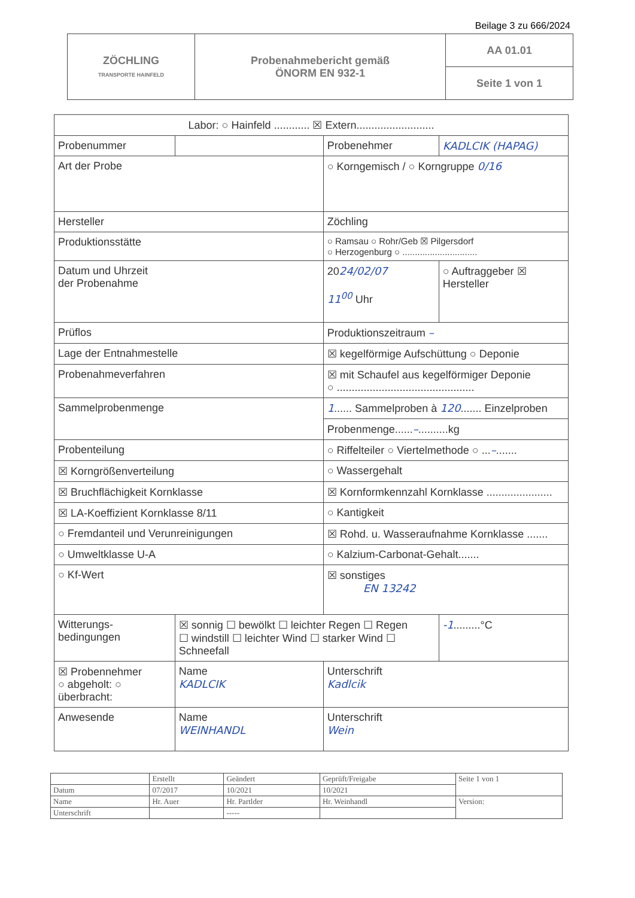Beilage 3 zu 666/2024
| ZÖCHLING TRANSPORTE HAINFELD | Probenahmebericht gemäß ÖNORM EN 932-1 | AA 01.01 |
| | | Seite 1 von 1 |
| Labor: ○ Hainfeld ............ ☒ Extern.......................... | | | |
| Probenummer | | Probenehmer | KADLCIK (HAPAG) |
| Art der Probe | | ○ Korngemisch / ○ Korngruppe 0/16 | |
| Hersteller | | Zöchling | |
| Produktionsstätte | | ○ Ramsau ○ Rohr/Geb ☒ Pilgersdorf ○ Herzogenburg ○ .............................. | |
| Datum und Uhrzeit der Probenahme | | 20 24/02/07 11<sup>00</sup> Uhr | ○ Auftraggeber ☒ Hersteller |
| Prüflos | | Produktionszeitraum – | |
| Lage der Entnahmestelle | | ☒ kegelförmige Aufschüttung ○ Deponie | |
| Probenahmeverfahren | | ☒ mit Schaufel aus kegelförmiger Deponie ○ .............................................. | |
| Sammelprobenmenge | | 1 ...... Sammelproben à 120 ....... Einzelproben | |
| | | Probenmenge...... – ..........kg | |
| Probenteilung | | ○ Riffelteiler ○ Viertelmethode ○ ... – ....... | |
| ☒ Korngrößenverteilung | | ○ Wassergehalt | |
| ☒ Bruchflächigkeit Kornklasse | | ☒ Kornformkennzahl Kornklasse ...................... | |
| ☒ LA-Koeffizient Kornklasse 8/11 | | ○ Kantigkeit | |
| ○ Fremdanteil und Verunreinigungen | | ☒ Rohd. u. Wasseraufnahme Kornklasse ....... | |
| ○ Umweltklasse U-A | | ○ Kalzium-Carbonat-Gehalt....... | |
| ○ Kf-Wert | | ☒ sonstiges EN 13242 | |
| Witterungs- bedingungen | ☒ sonnig ☐ bewölkt ☐ leichter Regen ☐ Regen ☐ windstill ☐ leichter Wind ☐ starker Wind ☐ Schneefall | | -1 .........°C |
| ☒ Probennehmer ○ abgeholt: ○ überbracht: | Name KADLCIK | Unterschrift Kadlcik | |
| Anwesende | Name WEINHANDL | Unterschrift Wein | |
| | Erstellt | Geändert | Geprüft/Freigabe | Seite 1 von 1 |
| Datum | 07/2017 | 10/2021 | 10/2021 | |
| Name | Hr. Auer | Hr. Partlder | Hr. Weinhandl | Version: |
| Unterschrift | | ----- | | |